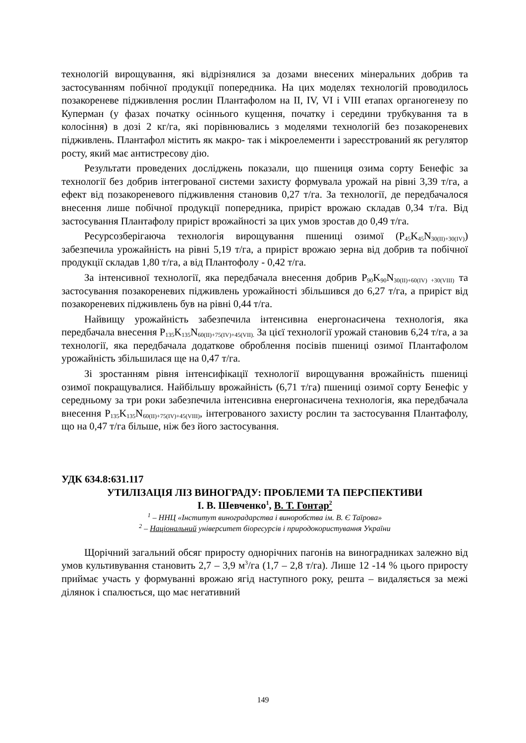технологій вирощування, які відрізнялися за дозами внесених мінеральних добрив та застосуванням побічної продукції попередника. На цих моделях технологій проводилось позакореневе підживлення рослин Плантафолом на II, IV, VI і VIII етапах органогенезу по Куперман (у фазах початку осіннього кущення, початку і середини трубкування та в колосіння) в дозі 2 кг/га, які порівнювались з моделями технологій без позакореневих підживлень. Плантафол містить як макро- так і мікроелементи і зареєстрований як регулятор росту, який має антистресову дію.
Результати проведених досліджень показали, що пшениця озима сорту Бенефіс за технології без добрив інтегрованої системи захисту формувала урожай на рівні 3,39 т/га, а ефект від позакореневого підживлення становив 0,27 т/га. За технології, де передбачалося внесення лише побічної продукції попередника, приріст врожаю складав 0,34 т/га. Від застосування Плантафолу приріст врожайності за цих умов зростав до 0,49 т/га.
Ресурсозберігаюча технологія вирощування пшениці озимої (P<sub>45</sub>K<sub>45</sub>N<sub>30(II)+30(IV)</sub>) забезпечила урожайність на рівні 5,19 т/га, а приріст врожаю зерна від добрив та побічної продукції складав 1,80 т/га, а від Плантофолу - 0,42 т/га.
За інтенсивної технології, яка передбачала внесення добрив P<sub>90</sub>K<sub>90</sub>N<sub>30(II)+60(IV) +30(VIII)</sub> та застосування позакореневих підживлень урожайності збільшився до 6,27 т/га, а приріст від позакореневих підживлень був на рівні 0,44 т/га.
Найвищу урожайність забезпечила інтенсивна енергонасичена технологія, яка передбачала внесення P<sub>135</sub>K<sub>135</sub>N<sub>60(II)+75(IV)+45(VII).</sub> За цієї технології урожай становив 6,24 т/га, а за технології, яка передбачала додаткове оброблення посівів пшениці озимої Плантафолом урожайність збільшилася ще на 0,47 т/га.
Зі зростанням рівня інтенсифікації технології вирощування врожайність пшениці озимої покращувалися. Найбільшу врожайність (6,71 т/га) пшениці озимої сорту Бенефіс у середньому за три роки забезпечила інтенсивна енергонасичена технологія, яка передбачала внесення P<sub>135</sub>K<sub>135</sub>N<sub>60(II)+75(IV)+45(VIII)</sub>, інтегрованого захисту рослин та застосування Плантафолу, що на 0,47 т/га більше, ніж без його застосування.
УДК 634.8:631.117
УТИЛІЗАЦІЯ ЛІЗ ВИНОГРАДУ: ПРОБЛЕМИ ТА ПЕРСПЕКТИВИ
І. В. Шевченко<sup>1</sup>, В. Т. Гонтар<sup>2</sup>
<sup>1</sup> – ННЦ «Інститут виноградарства і виноробства ім. В. Є Таїрова»
<sup>2</sup> – Національний університет біоресурсів і природокористування України
Щорічний загальний обсяг приросту однорічних пагонів на виноградниках залежно від умов культивування становить 2,7 – 3,9 м<sup>3</sup>/га (1,7 – 2,8 т/га). Лише 12 -14 % цього приросту приймає участь у формуванні врожаю ягід наступного року, решта – видаляється за межі ділянок і спалюється, що має негативний
149